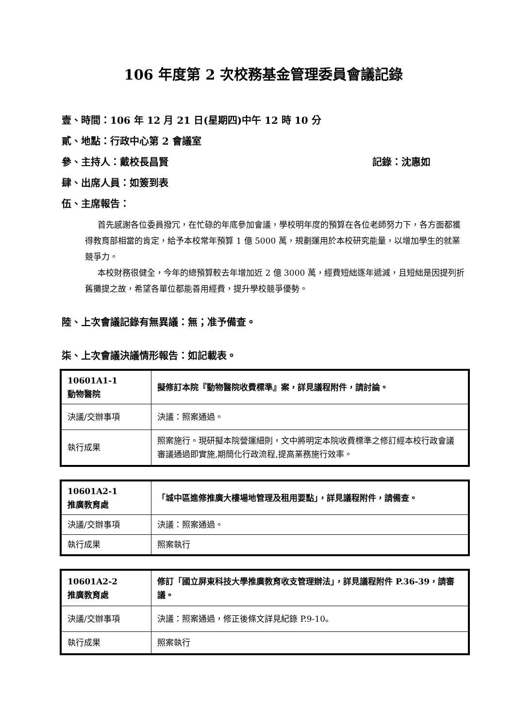106 年度第 2 次校務基金管理委員會議記錄
壹、時間：106 年 12 月 21 日(星期四)中午 12 時 10 分
貳、地點：行政中心第 2 會議室
參、主持人：戴校長昌賢 記錄：沈惠如
肆、出席人員：如簽到表
伍、主席報告：
首先感謝各位委員撥冗，在忙碌的年底參加會議，學校明年度的預算在各位老師努力下，各方面都獲得教育部相當的肯定，給予本校常年預算 1 億 5000 萬，規劃運用於本校研究能量，以增加學生的就業競爭力。
本校財務很健全，今年的總預算較去年增加近 2 億 3000 萬，經費短絀逐年遞減，且短絀是因提列折舊攤提之故，希望各單位都能善用經費，提升學校競爭優勢。
陸、上次會議記錄有無異議：無；准予備查。
柒、上次會議決議情形報告：如記載表。
| 10601A1-1 動物醫院 | 擬修訂本院『動物醫院收費標準』案，詳見議程附件，請討論。 |
| 決議/交辦事項 | 決議：照案通過。 |
| 執行成果 | 照案施行。現研擬本院營運細則，文中將明定本院收費標準之修訂經本校行政會議審議通過即實施,期簡化行政流程,提高業務施行效率。 |
| 10601A2-1 推廣教育處 | 「城中區進修推廣大樓場地管理及租用要點」，詳見議程附件，請備查。 |
| 決議/交辦事項 | 決議：照案通過。 |
| 執行成果 | 照案執行 |
| 10601A2-2 推廣教育處 | 修訂「國立屏東科技大學推廣教育收支管理辦法」，詳見議程附件 P.36-39，請審議。 |
| 決議/交辦事項 | 決議：照案通過，修正後條文詳見紀錄 P.9-10。 |
| 執行成果 | 照案執行 |